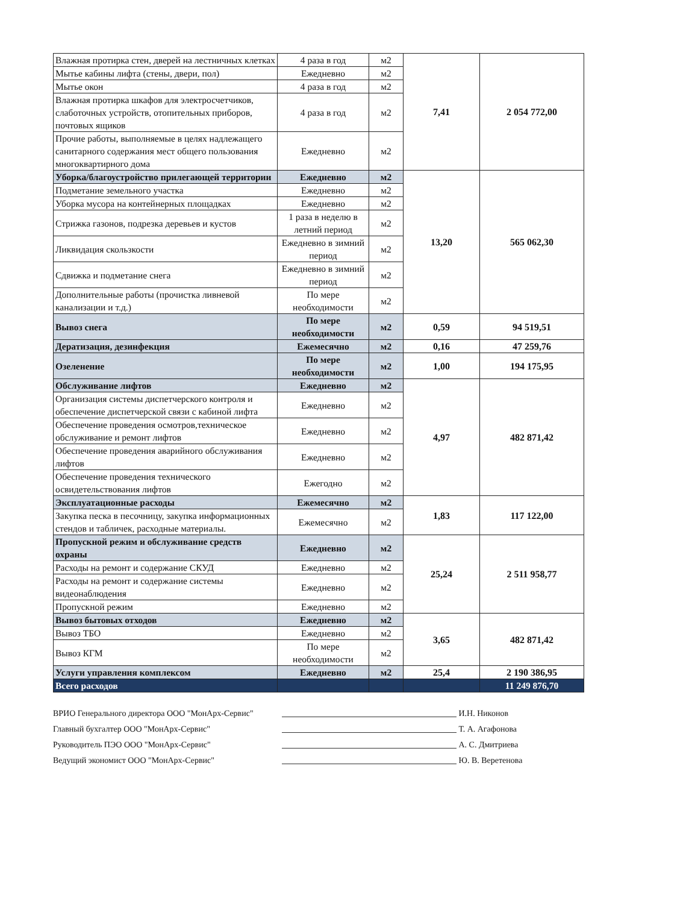| Влажная протирка стен, дверей на лестничных клетках | 4 раза в год | м2 | 7,41 | 2 054 772,00 |
| Мытье кабины лифта (стены, двери, пол) | Ежедневно | м2 | | |
| Мытье окон | 4 раза в год | м2 | | |
| Влажная протирка шкафов для электросчетчиков, слаботочных устройств, отопительных приборов, почтовых ящиков | 4 раза в год | м2 | | |
| Прочие работы, выполняемые в целях надлежащего санитарного содержания мест общего пользования многоквартирного дома | Ежедневно | м2 | | |
| Уборка/благоустройство прилегающей территории | Ежедневно | м2 | 13,20 | 565 062,30 |
| Подметание земельного участка | Ежедневно | м2 | | |
| Уборка мусора на контейнерных площадках | Ежедневно | м2 | | |
| Стрижка газонов, подрезка деревьев и кустов | 1 раза в неделю в летний период | м2 | | |
| Ликвидация скользкости | Ежедневно в зимний период | м2 | | |
| Сдвижка и подметание снега | Ежедневно в зимний период | м2 | | |
| Дополнительные работы (прочистка ливневой канализации и т.д.) | По мере необходимости | м2 | | |
| Вывоз снега | По мере необходимости | м2 | 0,59 | 94 519,51 |
| Дератизация, дезинфекция | Ежемесячно | м2 | 0,16 | 47 259,76 |
| Озеленение | По мере необходимости | м2 | 1,00 | 194 175,95 |
| Обслуживание лифтов | Ежедневно | м2 | 4,97 | 482 871,42 |
| Организация системы диспетчерского контроля и обеспечение диспетчерской связи с кабиной лифта | Ежедневно | м2 | | |
| Обеспечение проведения осмотров,техническое обслуживание и ремонт лифтов | Ежедневно | м2 | | |
| Обеспечение проведения аварийного обслуживания лифтов | Ежедневно | м2 | | |
| Обеспечение проведения технического освидетельствования лифтов | Ежегодно | м2 | | |
| Эксплуатационные расходы | Ежемесячно | м2 | 1,83 | 117 122,00 |
| Закупка песка в песочницу, закупка информационных стендов и табличек, расходные материалы. | Ежемесячно | м2 | | |
| Пропускной режим и обслуживание средств охраны | Ежедневно | м2 | 25,24 | 2 511 958,77 |
| Расходы на ремонт и содержание СКУД | Ежедневно | м2 | | |
| Расходы на ремонт и содержание системы видеонаблюдения | Ежедневно | м2 | | |
| Пропускной режим | Ежедневно | м2 | | |
| Вывоз бытовых отходов | Ежедневно | м2 | 3,65 | 482 871,42 |
| Вывоз ТБО | Ежедневно | м2 | | |
| Вывоз КГМ | По мере необходимости | м2 | | |
| Услуги управления комплексом | Ежедневно | м2 | 25,4 | 2 190 386,95 |
| Всего расходов | | | | 11 249 876,70 |
ВРИО Генерального директора ООО "МонАрх-Сервис" И.Н. Никонов
Главный бухгалтер ООО "МонАрх-Сервис" Т. А. Агафонова
Руководитель ПЭО ООО "МонАрх-Сервис" А. С. Дмитриева
Ведущий экономист ООО "МонАрх-Сервис" Ю. В. Веретенова